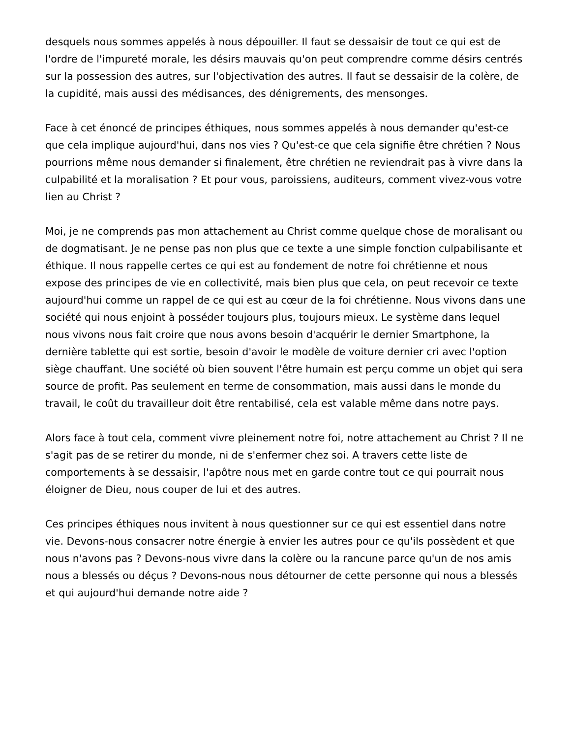desquels nous sommes appelés à nous dépouiller. Il faut se dessaisir de tout ce qui est de l'ordre de l'impureté morale, les désirs mauvais qu'on peut comprendre comme désirs centrés sur la possession des autres, sur l'objectivation des autres. Il faut se dessaisir de la colère, de la cupidité, mais aussi des médisances, des dénigrements, des mensonges.
Face à cet énoncé de principes éthiques, nous sommes appelés à nous demander qu'est-ce que cela implique aujourd'hui, dans nos vies ? Qu'est-ce que cela signifie être chrétien ? Nous pourrions même nous demander si finalement, être chrétien ne reviendrait pas à vivre dans la culpabilité et la moralisation ? Et pour vous, paroissiens, auditeurs, comment vivez-vous votre lien au Christ ?
Moi, je ne comprends pas mon attachement au Christ comme quelque chose de moralisant ou de dogmatisant. Je ne pense pas non plus que ce texte a une simple fonction culpabilisante et éthique. Il nous rappelle certes ce qui est au fondement de notre foi chrétienne et nous expose des principes de vie en collectivité, mais bien plus que cela, on peut recevoir ce texte aujourd'hui comme un rappel de ce qui est au cœur de la foi chrétienne. Nous vivons dans une société qui nous enjoint à posséder toujours plus, toujours mieux. Le système dans lequel nous vivons nous fait croire que nous avons besoin d'acquérir le dernier Smartphone, la dernière tablette qui est sortie, besoin d'avoir le modèle de voiture dernier cri avec l'option siège chauffant. Une société où bien souvent l'être humain est perçu comme un objet qui sera source de profit. Pas seulement en terme de consommation, mais aussi dans le monde du travail, le coût du travailleur doit être rentabilisé, cela est valable même dans notre pays.
Alors face à tout cela, comment vivre pleinement notre foi, notre attachement au Christ ? Il ne s'agit pas de se retirer du monde, ni de s'enfermer chez soi. A travers cette liste de comportements à se dessaisir, l'apôtre nous met en garde contre tout ce qui pourrait nous éloigner de Dieu, nous couper de lui et des autres.
Ces principes éthiques nous invitent à nous questionner sur ce qui est essentiel dans notre vie. Devons-nous consacrer notre énergie à envier les autres pour ce qu'ils possèdent et que nous n'avons pas ? Devons-nous vivre dans la colère ou la rancune parce qu'un de nos amis nous a blessés ou déçus ? Devons-nous nous détourner de cette personne qui nous a blessés et qui aujourd'hui demande notre aide ?